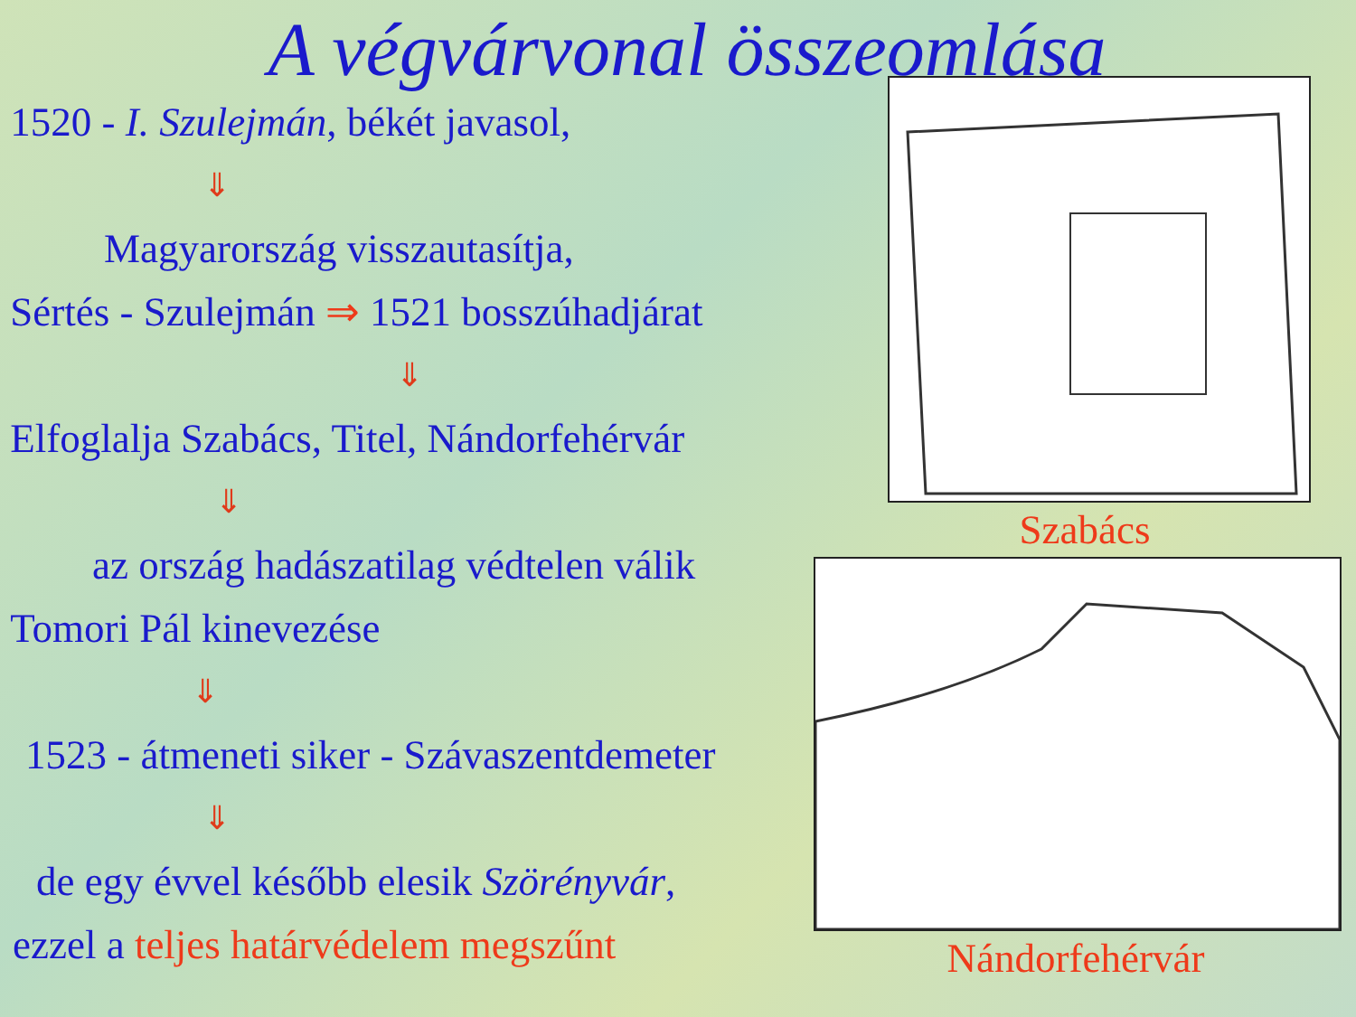A végvárvonal összeomlása
1520 - I. Szulejmán, békét javasol,
⇓
Magyarország visszautasítja,
Sértés - Szulejmán ⇒ 1521 bosszúhadjárat
⇓
Elfoglalja Szabács, Titel, Nándorfehérvár
⇓
az ország hadászatilag védtelen válik
Tomori Pál kinevezése
⇓
1523 - átmeneti siker - Szávaszentdemeter
⇓
de egy évvel később elesik Szörényvár,
ezzel a teljes határvédelem megszűnt
Szabács
Nándorfehérvár